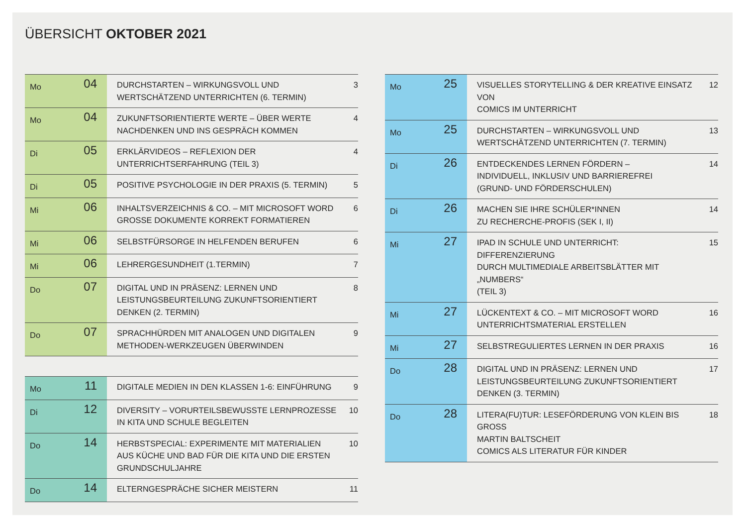ÜBERSICHT OKTOBER 2021
| Mo | 04 | DURCHSTARTEN – WIRKUNGSVOLL UND WERTSCHÄTZEND UNTERRICHTEN (6. TERMIN) | 3 |
| Mo | 04 | ZUKUNFTSORIENTIERTE WERTE – ÜBER WERTE NACHDENKEN UND INS GESPRÄCH KOMMEN | 4 |
| Di | 05 | ERKLÄRVIDEOS – REFLEXION DER UNTERRICHTSERFAHRUNG (TEIL 3) | 4 |
| Di | 05 | POSITIVE PSYCHOLOGIE IN DER PRAXIS (5. TERMIN) | 5 |
| Mi | 06 | INHALTSVERZEICHNIS & CO. – MIT MICROSOFT WORD GROSSE DOKUMENTE KORREKT FORMATIEREN | 6 |
| Mi | 06 | SELBSTFÜRSORGE IN HELFENDEN BERUFEN | 6 |
| Mi | 06 | LEHRERGESUNDHEIT (1.TERMIN) | 7 |
| Do | 07 | DIGITAL UND IN PRÄSENZ: LERNEN UND LEISTUNGSBEURTEILUNG ZUKUNFTSORIENTIERT DENKEN (2. TERMIN) | 8 |
| Do | 07 | SPRACHHÜRDEN MIT ANALOGEN UND DIGITALEN METHODEN-WERKZEUGEN ÜBERWINDEN | 9 |
| Mo | 11 | DIGITALE MEDIEN IN DEN KLASSEN 1-6: EINFÜHRUNG | 9 |
| Di | 12 | DIVERSITY – VORURTEILSBEWUSSTE LERNPROZESSE IN KITA UND SCHULE BEGLEITEN | 10 |
| Do | 14 | HERBSTSPECIAL: EXPERIMENTE MIT MATERIALIEN AUS KÜCHE UND BAD FÜR DIE KITA UND DIE ERSTEN GRUNDSCHULJAHRE | 10 |
| Do | 14 | ELTERNGESPRÄCHE SICHER MEISTERN | 11 |
| Mo | 25 | VISUELLES STORYTELLING & DER KREATIVE EINSATZ VON COMICS IM UNTERRICHT | 12 |
| Mo | 25 | DURCHSTARTEN – WIRKUNGSVOLL UND WERTSCHÄTZEND UNTERRICHTEN (7. TERMIN) | 13 |
| Di | 26 | ENTDECKENDES LERNEN FÖRDERN – INDIVIDUELL, INKLUSIV UND BARRIEREFREI (GRUND- UND FÖRDERSCHULEN) | 14 |
| Di | 26 | MACHEN SIE IHRE SCHÜLER*INNEN ZU RECHERCHE-PROFIS (SEK I, II) | 14 |
| Mi | 27 | IPAD IN SCHULE UND UNTERRICHT: DIFFERENZIERUNG DURCH MULTIMEDIALE ARBEITSBLÄTTER MIT „NUMBERS“ (TEIL 3) | 15 |
| Mi | 27 | LÜCKENTEXT & CO. – MIT MICROSOFT WORD UNTERRICHTSMATERIAL ERSTELLEN | 16 |
| Mi | 27 | SELBSTREGULIERTES LERNEN IN DER PRAXIS | 16 |
| Do | 28 | DIGITAL UND IN PRÄSENZ: LERNEN UND LEISTUNGSBEURTEILUNG ZUKUNFTSORIENTIERT DENKEN (3. TERMIN) | 17 |
| Do | 28 | LITERA(FU)TUR: LESEFÖRDERUNG VON KLEIN BIS GROSS MARTIN BALTSCHEIT COMICS ALS LITERATUR FÜR KINDER | 18 |